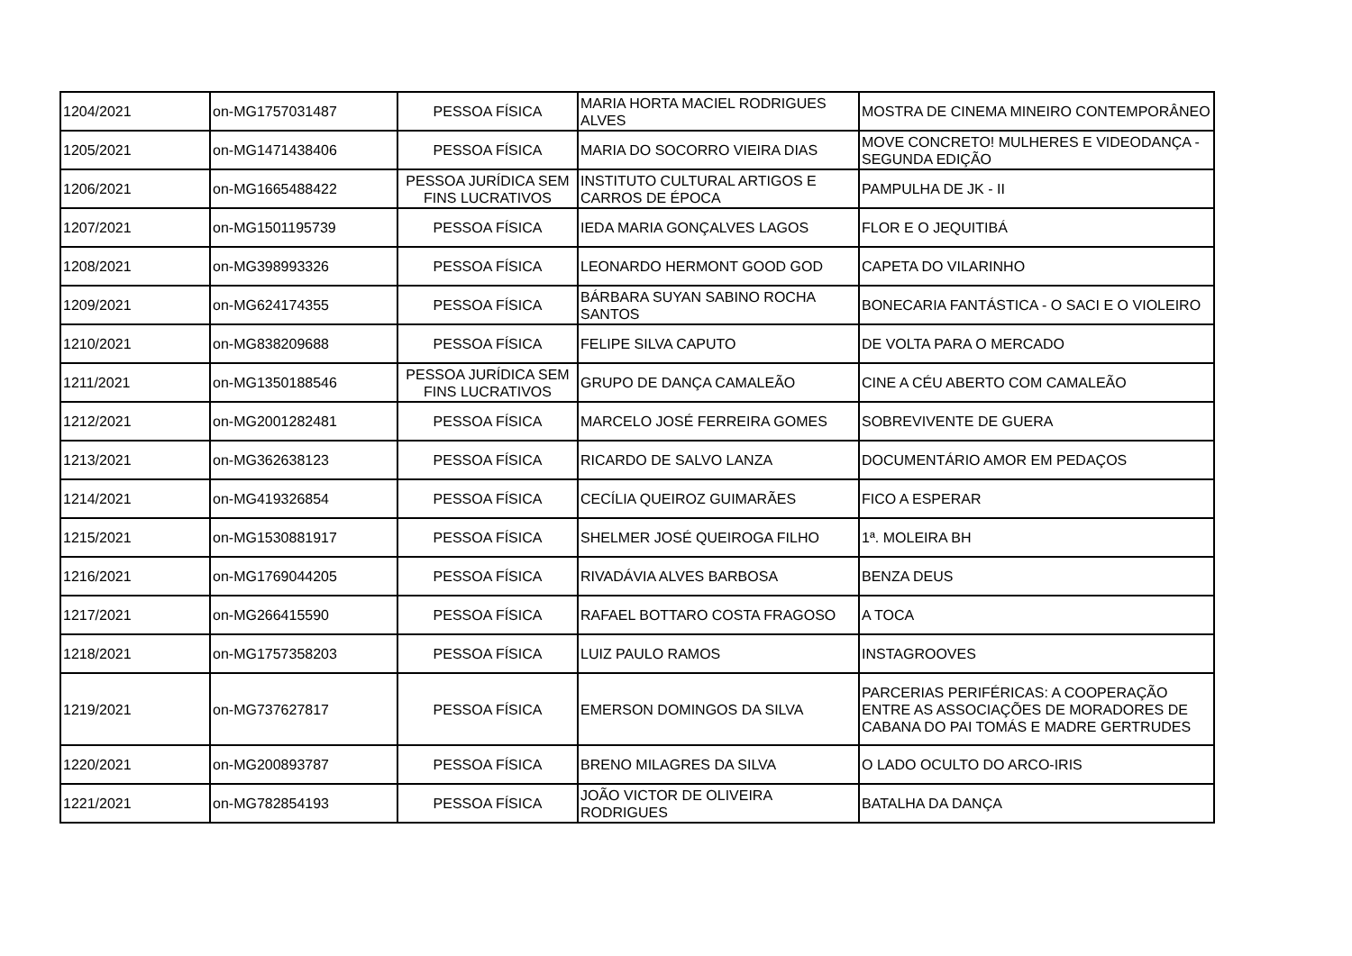| 1204/2021 | on-MG1757031487 | PESSOA FÍSICA | MARIA HORTA MACIEL RODRIGUES ALVES | MOSTRA DE CINEMA MINEIRO CONTEMPORÂNEO |
| 1205/2021 | on-MG1471438406 | PESSOA FÍSICA | MARIA DO SOCORRO VIEIRA DIAS | MOVE CONCRETO! MULHERES E VIDEODANÇA - SEGUNDA EDIÇÃO |
| 1206/2021 | on-MG1665488422 | PESSOA JURÍDICA SEM FINS LUCRATIVOS | INSTITUTO CULTURAL ARTIGOS E CARROS DE ÉPOCA | PAMPULHA DE JK - II |
| 1207/2021 | on-MG1501195739 | PESSOA FÍSICA | IEDA MARIA GONÇALVES LAGOS | FLOR E O JEQUITIBÁ |
| 1208/2021 | on-MG398993326 | PESSOA FÍSICA | LEONARDO HERMONT GOOD GOD | CAPETA DO VILARINHO |
| 1209/2021 | on-MG624174355 | PESSOA FÍSICA | BÁRBARA SUYAN SABINO ROCHA SANTOS | BONECARIA FANTÁSTICA - O SACI E O VIOLEIRO |
| 1210/2021 | on-MG838209688 | PESSOA FÍSICA | FELIPE SILVA CAPUTO | DE VOLTA PARA O MERCADO |
| 1211/2021 | on-MG1350188546 | PESSOA JURÍDICA SEM FINS LUCRATIVOS | GRUPO DE DANÇA CAMALEÃO | CINE A CÉU ABERTO COM CAMALEÃO |
| 1212/2021 | on-MG2001282481 | PESSOA FÍSICA | MARCELO JOSÉ FERREIRA GOMES | SOBREVIVENTE DE GUERA |
| 1213/2021 | on-MG362638123 | PESSOA FÍSICA | RICARDO DE SALVO LANZA | DOCUMENTÁRIO AMOR EM PEDAÇOS |
| 1214/2021 | on-MG419326854 | PESSOA FÍSICA | CECÍLIA QUEIROZ GUIMARÃES | FICO A ESPERAR |
| 1215/2021 | on-MG1530881917 | PESSOA FÍSICA | SHELMER JOSÉ QUEIROGA FILHO | 1ª. MOLEIRA BH |
| 1216/2021 | on-MG1769044205 | PESSOA FÍSICA | RIVADÁVIA ALVES BARBOSA | BENZA DEUS |
| 1217/2021 | on-MG266415590 | PESSOA FÍSICA | RAFAEL BOTTARO COSTA FRAGOSO | A TOCA |
| 1218/2021 | on-MG1757358203 | PESSOA FÍSICA | LUIZ PAULO RAMOS | INSTAGROOVES |
| 1219/2021 | on-MG737627817 | PESSOA FÍSICA | EMERSON DOMINGOS DA SILVA | PARCERIAS PERIFÉRICAS: A COOPERAÇÃO ENTRE AS ASSOCIAÇÕES DE MORADORES DE CABANA DO PAI TOMÁS E MADRE GERTRUDES |
| 1220/2021 | on-MG200893787 | PESSOA FÍSICA | BRENO MILAGRES DA SILVA | O LADO OCULTO DO ARCO-IRIS |
| 1221/2021 | on-MG782854193 | PESSOA FÍSICA | JOÃO VICTOR DE OLIVEIRA RODRIGUES | BATALHA DA DANÇA |